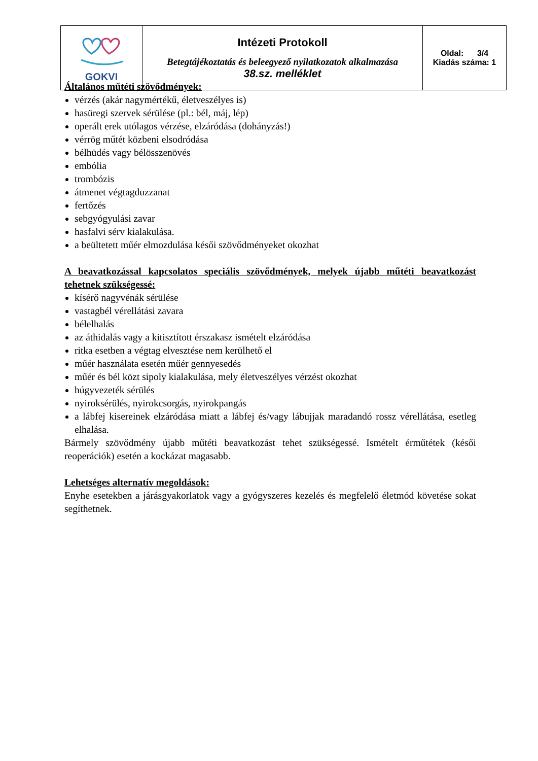| GOKVI | Intézeti Protokoll Betegtájékoztatás és beleegyező nyilatkozatok alkalmazása 38.sz. melléklet | Oldal: 3/4 Kiadás száma: 1 |
Általános műtéti szövődmények:
vérzés (akár nagymértékű, életveszélyes is)
hasüregi szervek sérülése (pl.: bél, máj, lép)
operált erek utólagos vérzése, elzáródása (dohányzás!)
vérrög műtét közbeni elsodródása
bélhüdés vagy bélösszenövés
embólia
trombózis
átmenet végtagduzzanat
fertőzés
sebgyógyulási zavar
hasfalvi sérv kialakulása.
a beültetett műér elmozdulása késői szövődményeket okozhat
A beavatkozással kapcsolatos speciális szövődmények, melyek újabb műtéti beavatkozást tehetnek szükségessé:
kísérő nagyvénák sérülése
vastagbél vérellátási zavara
bélelhalás
az áthidalás vagy a kitisztított érszakasz ismételt elzáródása
ritka esetben a végtag elvesztése nem kerülhető el
műér használata esetén műér gennyesedés
műér és bél közt sipoly kialakulása, mely életveszélyes vérzést okozhat
húgyvezeték sérülés
nyiroksérülés, nyirokcsorgás, nyirokpangás
a lábfej kisereinek elzáródása miatt a lábfej és/vagy lábujjak maradandó rossz vérellátása, esetleg elhalása.
Bármely szövődmény újabb műtéti beavatkozást tehet szükségessé. Ismételt érműtétek (késői reoperációk) esetén a kockázat magasabb.
Lehetséges alternatív megoldások:
Enyhe esetekben a járásgyakorlatok vagy a gyógyszeres kezelés és megfelelő életmód követése sokat segíthetnek.